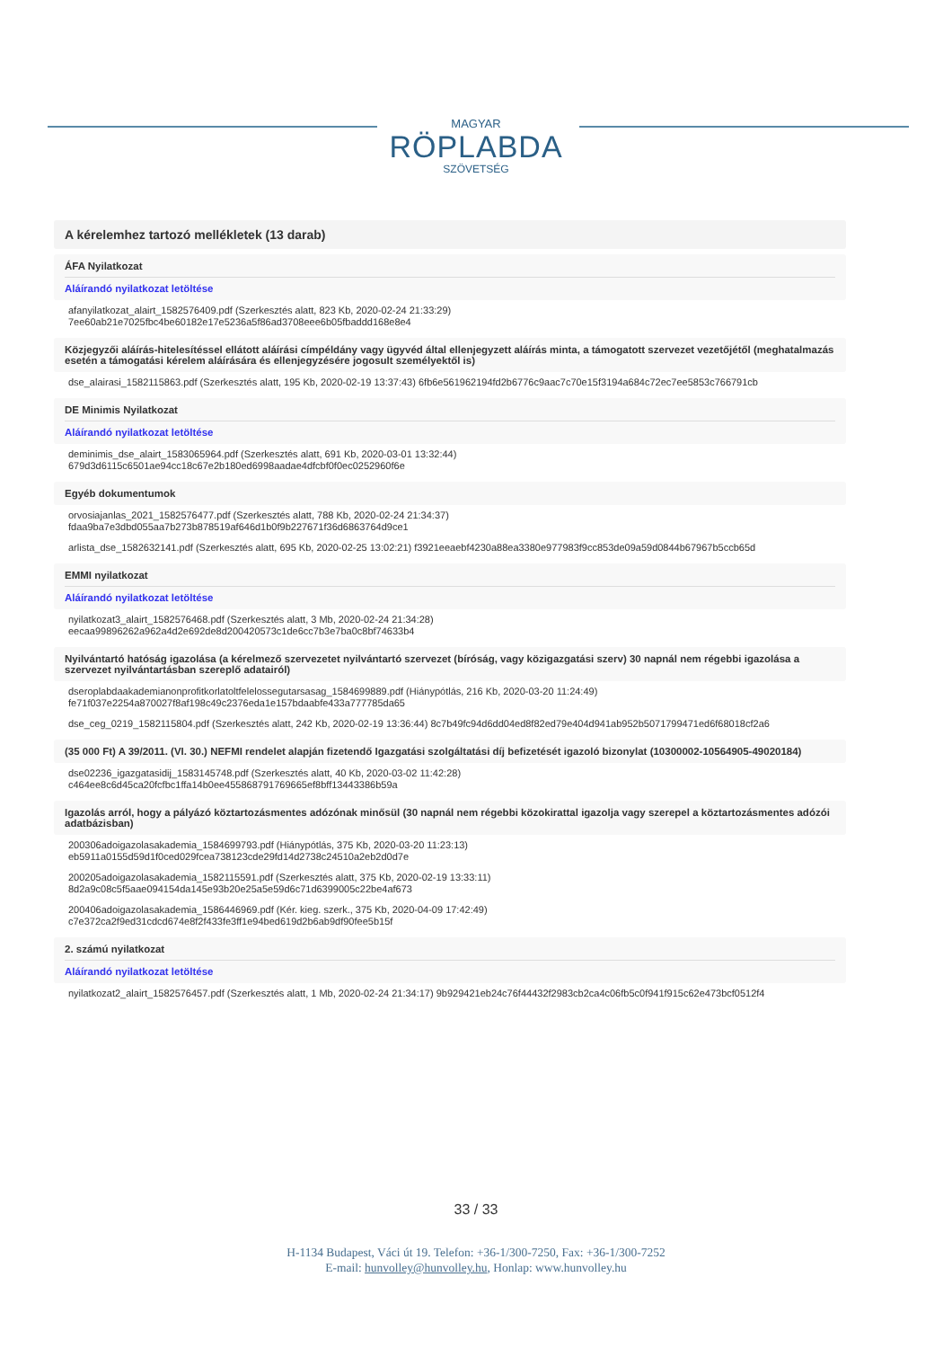MAGYAR
RÖPLABDA
SZÖVETSÉG
A kérelemhez tartozó mellékletek (13 darab)
ÁFA Nyilatkozat
Aláírandó nyilatkozat letöltése
afanyilatkozat_alairt_1582576409.pdf (Szerkesztés alatt, 823 Kb, 2020-02-24 21:33:29)
7ee60ab21e7025fbc4be60182e17e5236a5f86ad3708eee6b05fbaddd168e8e4
Közjegyzői aláírás-hitelesítéssel ellátott aláírási címpéldány vagy ügyvéd által ellenjegyzett aláírás minta, a támogatott szervezet vezetőjétől (meghatalmazás esetén a támogatási kérelem aláírására és ellenjegyzésére jogosult személyektől is)
dse_alairasi_1582115863.pdf (Szerkesztés alatt, 195 Kb, 2020-02-19 13:37:43) 6fb6e561962194fd2b6776c9aac7c70e15f3194a684c72ec7ee5853c766791cb
DE Minimis Nyilatkozat
Aláírandó nyilatkozat letöltése
deminimis_dse_alairt_1583065964.pdf (Szerkesztés alatt, 691 Kb, 2020-03-01 13:32:44)
679d3d6115c6501ae94cc18c67e2b180ed6998aadae4dfcbf0f0ec0252960f6e
Egyéb dokumentumok
orvosiajanlas_2021_1582576477.pdf (Szerkesztés alatt, 788 Kb, 2020-02-24 21:34:37)
fdaa9ba7e3dbd055aa7b273b878519af646d1b0f9b227671f36d6863764d9ce1
arlista_dse_1582632141.pdf (Szerkesztés alatt, 695 Kb, 2020-02-25 13:02:21) f3921eeaebf4230a88ea3380e977983f9cc853de09a59d0844b67967b5ccb65d
EMMI nyilatkozat
Aláírandó nyilatkozat letöltése
nyilatkozat3_alairt_1582576468.pdf (Szerkesztés alatt, 3 Mb, 2020-02-24 21:34:28)
eecaa99896262a962a4d2e692de8d200420573c1de6cc7b3e7ba0c8bf74633b4
Nyilvántartó hatóság igazolása (a kérelmező szervezetet nyilvántartó szervezet (bíróság, vagy közigazgatási szerv) 30 napnál nem régebbi igazolása a szervezet nyilvántartásban szereplő adatairól)
dseroplabdaakademianonprofitkorlatoltfelelossegutarsasag_1584699889.pdf (Hiánypótlás, 216 Kb, 2020-03-20 11:24:49)
fe71f037e2254a870027f8af198c49c2376eda1e157bdaabfe433a777785da65
dse_ceg_0219_1582115804.pdf (Szerkesztés alatt, 242 Kb, 2020-02-19 13:36:44) 8c7b49fc94d6dd04ed8f82ed79e404d941ab952b5071799471ed6f68018cf2a6
(35 000 Ft) A 39/2011. (VI. 30.) NEFMI rendelet alapján fizetendő Igazgatási szolgáltatási díj befizetését igazoló bizonylat (10300002-10564905-49020184)
dse02236_igazgatasidij_1583145748.pdf (Szerkesztés alatt, 40 Kb, 2020-03-02 11:42:28)
c464ee8c6d45ca20fcfbc1ffa14b0ee455868791769665ef8bff13443386b59a
Igazolás arról, hogy a pályázó köztartozásmentes adózónak minősül (30 napnál nem régebbi közokirattal igazolja vagy szerepel a köztartozásmentes adózói adatbázisban)
200306adoigazolasakademia_1584699793.pdf (Hiánypótlás, 375 Kb, 2020-03-20 11:23:13)
eb5911a0155d59d1f0ced029fcea738123cde29fd14d2738c24510a2eb2d0d7e
200205adoigazolasakademia_1582115591.pdf (Szerkesztés alatt, 375 Kb, 2020-02-19 13:33:11)
8d2a9c08c5f5aae094154da145e93b20e25a5e59d6c71d6399005c22be4af673
200406adoigazolasakademia_1586446969.pdf (Kér. kieg. szerk., 375 Kb, 2020-04-09 17:42:49)
c7e372ca2f9ed31cdcd674e8f2f433fe3ff1e94bed619d2b6ab9df90fee5b15f
2. számú nyilatkozat
Aláírandó nyilatkozat letöltése
nyilatkozat2_alairt_1582576457.pdf (Szerkesztés alatt, 1 Mb, 2020-02-24 21:34:17) 9b929421eb24c76f44432f2983cb2ca4c06fb5c0f941f915c62e473bcf0512f4
33 / 33
H-1134 Budapest, Váci út 19. Telefon: +36-1/300-7250, Fax: +36-1/300-7252
E-mail: hunvolley@hunvolley.hu, Honlap: www.hunvolley.hu